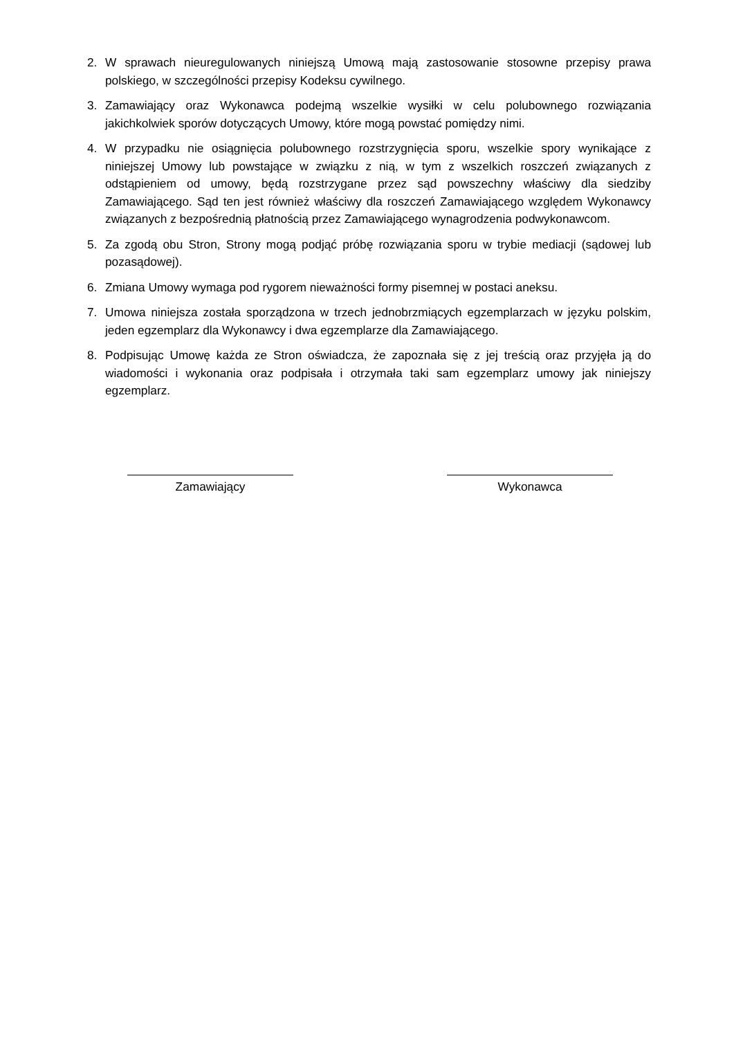2. W sprawach nieuregulowanych niniejszą Umową mają zastosowanie stosowne przepisy prawa polskiego, w szczególności przepisy Kodeksu cywilnego.
3. Zamawiający oraz Wykonawca podejmą wszelkie wysiłki w celu polubownego rozwiązania jakichkolwiek sporów dotyczących Umowy, które mogą powstać pomiędzy nimi.
4. W przypadku nie osiągnięcia polubownego rozstrzygnięcia sporu, wszelkie spory wynikające z niniejszej Umowy lub powstające w związku z nią, w tym z wszelkich roszczeń związanych z odstąpieniem od umowy, będą rozstrzygane przez sąd powszechny właściwy dla siedziby Zamawiającego. Sąd ten jest również właściwy dla roszczeń Zamawiającego względem Wykonawcy związanych z bezpośrednią płatnością przez Zamawiającego wynagrodzenia podwykonawcom.
5. Za zgodą obu Stron, Strony mogą podjąć próbę rozwiązania sporu w trybie mediacji (sądowej lub pozasądowej).
6. Zmiana Umowy wymaga pod rygorem nieważności formy pisemnej w postaci aneksu.
7. Umowa niniejsza została sporządzona w trzech jednobrzmiących egzemplarzach w języku polskim, jeden egzemplarz dla Wykonawcy i dwa egzemplarze dla Zamawiającego.
8. Podpisując Umowę każda ze Stron oświadcza, że zapoznała się z jej treścią oraz przyjęła ją do wiadomości i wykonania oraz podpisała i otrzymała taki sam egzemplarz umowy jak niniejszy egzemplarz.
Zamawiający Wykonawca